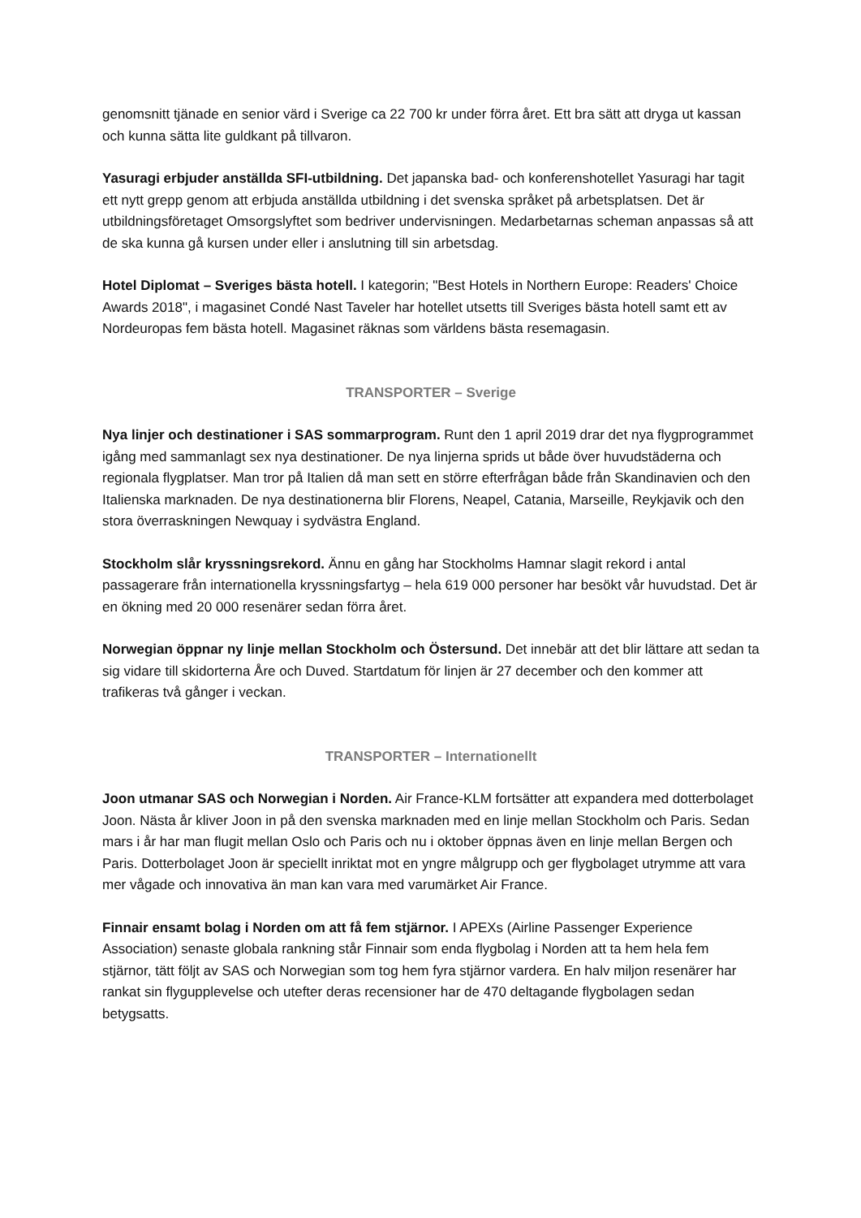genomsnitt tjänade en senior värd i Sverige ca 22 700 kr under förra året. Ett bra sätt att dryga ut kassan och kunna sätta lite guldkant på tillvaron.
Yasuragi erbjuder anställda SFI-utbildning. Det japanska bad- och konferenshotellet Yasuragi har tagit ett nytt grepp genom att erbjuda anställda utbildning i det svenska språket på arbetsplatsen. Det är utbildningsföretaget Omsorgslyftet som bedriver undervisningen. Medarbetarnas scheman anpassas så att de ska kunna gå kursen under eller i anslutning till sin arbetsdag.
Hotel Diplomat – Sveriges bästa hotell. I kategorin; "Best Hotels in Northern Europe: Readers' Choice Awards 2018", i magasinet Condé Nast Taveler har hotellet utsetts till Sveriges bästa hotell samt ett av Nordeuropas fem bästa hotell. Magasinet räknas som världens bästa resemagasin.
TRANSPORTER – Sverige
Nya linjer och destinationer i SAS sommarprogram. Runt den 1 april 2019 drar det nya flygprogrammet igång med sammanlagt sex nya destinationer. De nya linjerna sprids ut både över huvudstäderna och regionala flygplatser. Man tror på Italien då man sett en större efterfrågan både från Skandinavien och den Italienska marknaden. De nya destinationerna blir Florens, Neapel, Catania, Marseille, Reykjavik och den stora överraskningen Newquay i sydvästra England.
Stockholm slår kryssningsrekord. Ännu en gång har Stockholms Hamnar slagit rekord i antal passagerare från internationella kryssningsfartyg – hela 619 000 personer har besökt vår huvudstad. Det är en ökning med 20 000 resenärer sedan förra året.
Norwegian öppnar ny linje mellan Stockholm och Östersund. Det innebär att det blir lättare att sedan ta sig vidare till skidorterna Åre och Duved. Startdatum för linjen är 27 december och den kommer att trafikeras två gånger i veckan.
TRANSPORTER – Internationellt
Joon utmanar SAS och Norwegian i Norden. Air France-KLM fortsätter att expandera med dotterbolaget Joon. Nästa år kliver Joon in på den svenska marknaden med en linje mellan Stockholm och Paris. Sedan mars i år har man flugit mellan Oslo och Paris och nu i oktober öppnas även en linje mellan Bergen och Paris. Dotterbolaget Joon är speciellt inriktat mot en yngre målgrupp och ger flygbolaget utrymme att vara mer vågade och innovativa än man kan vara med varumärket Air France.
Finnair ensamt bolag i Norden om att få fem stjärnor. I APEXs (Airline Passenger Experience Association) senaste globala rankning står Finnair som enda flygbolag i Norden att ta hem hela fem stjärnor, tätt följt av SAS och Norwegian som tog hem fyra stjärnor vardera. En halv miljon resenärer har rankat sin flygupplevelse och utefter deras recensioner har de 470 deltagande flygbolagen sedan betygsatts.